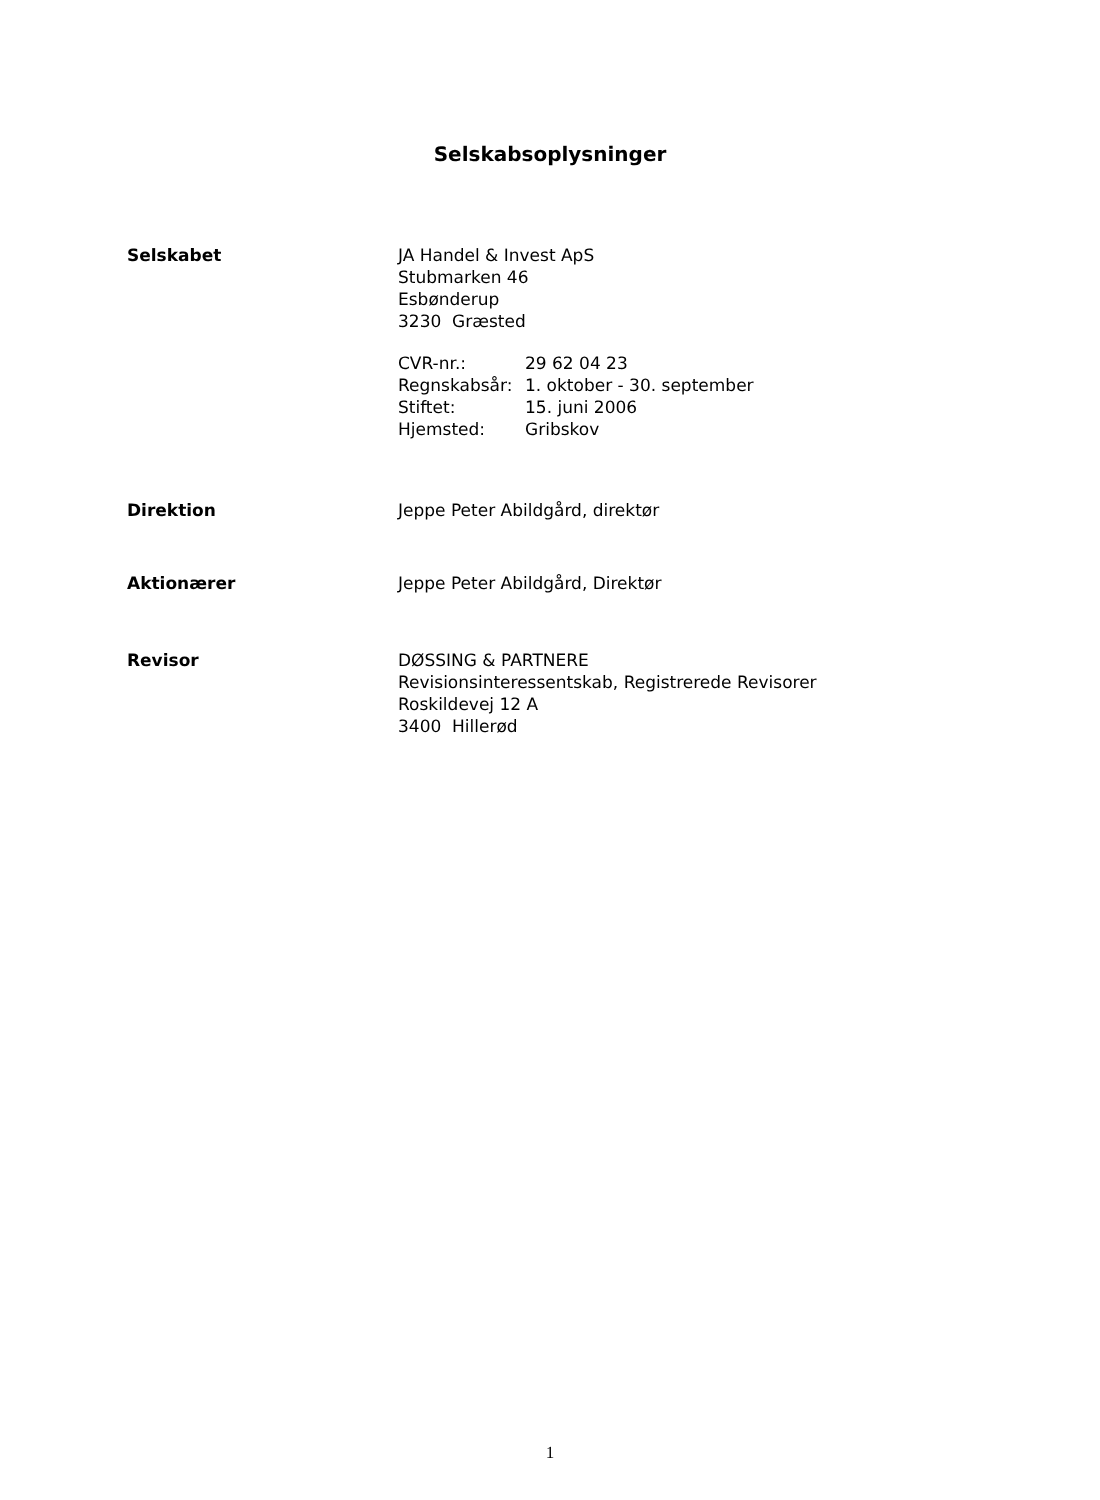Selskabsoplysninger
Selskabet JA Handel & Invest ApS
Stubmarken 46
Esbønderup
3230 Græsted
| CVR-nr.: | 29 62 04 23 |
| Regnskabsår: | 1. oktober - 30. september |
| Stiftet: | 15. juni 2006 |
| Hjemsted: | Gribskov |
Direktion Jeppe Peter Abildgård, direktør
Aktionærer Jeppe Peter Abildgård, Direktør
Revisor DØSSING & PARTNERE
Revisionsinteressentskab, Registrerede Revisorer
Roskildevej 12 A
3400 Hillerød
1